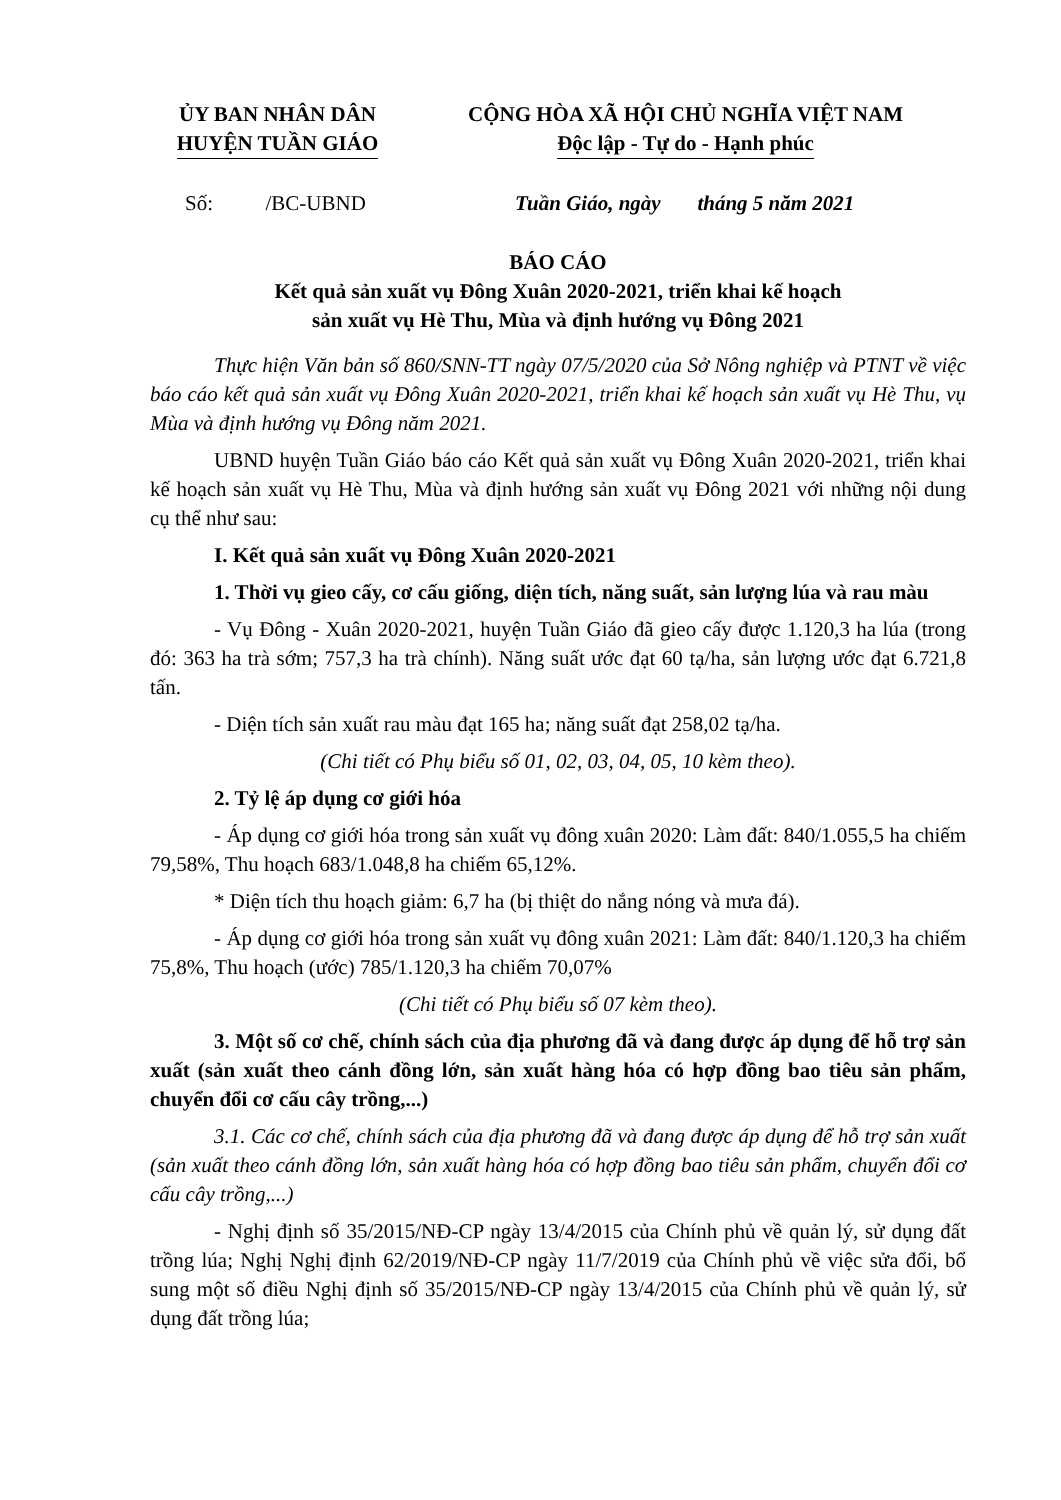ỦY BAN NHÂN DÂN
HUYỆN TUẦN GIÁO
CỘNG HÒA XÃ HỘI CHỦ NGHĨA VIỆT NAM
Độc lập - Tự do - Hạnh phúc
Số: /BC-UBND Tuần Giáo, ngày tháng 5 năm 2021
BÁO CÁO
Kết quả sản xuất vụ Đông Xuân 2020-2021, triển khai kế hoạch
sản xuất vụ Hè Thu, Mùa và định hướng vụ Đông 2021
Thực hiện Văn bản số 860/SNN-TT ngày 07/5/2020 của Sở Nông nghiệp và PTNT về việc báo cáo kết quả sản xuất vụ Đông Xuân 2020-2021, triển khai kế hoạch sản xuất vụ Hè Thu, vụ Mùa và định hướng vụ Đông năm 2021.
UBND huyện Tuần Giáo báo cáo Kết quả sản xuất vụ Đông Xuân 2020-2021, triển khai kế hoạch sản xuất vụ Hè Thu, Mùa và định hướng sản xuất vụ Đông 2021 với những nội dung cụ thể như sau:
I. Kết quả sản xuất vụ Đông Xuân 2020-2021
1. Thời vụ gieo cấy, cơ cấu giống, diện tích, năng suất, sản lượng lúa và rau màu
- Vụ Đông - Xuân 2020-2021, huyện Tuần Giáo đã gieo cấy được 1.120,3 ha lúa (trong đó: 363 ha trà sớm; 757,3 ha trà chính). Năng suất ước đạt 60 tạ/ha, sản lượng ước đạt 6.721,8 tấn.
- Diện tích sản xuất rau màu đạt 165 ha; năng suất đạt 258,02 tạ/ha.
(Chi tiết có Phụ biểu số 01, 02, 03, 04, 05, 10 kèm theo).
2. Tỷ lệ áp dụng cơ giới hóa
- Áp dụng cơ giới hóa trong sản xuất vụ đông xuân 2020: Làm đất: 840/1.055,5 ha chiếm 79,58%, Thu hoạch 683/1.048,8 ha chiếm 65,12%.
* Diện tích thu hoạch giảm: 6,7 ha (bị thiệt do nắng nóng và mưa đá).
- Áp dụng cơ giới hóa trong sản xuất vụ đông xuân 2021: Làm đất: 840/1.120,3 ha chiếm 75,8%, Thu hoạch (ước) 785/1.120,3 ha chiếm 70,07%
(Chi tiết có Phụ biểu số 07 kèm theo).
3. Một số cơ chế, chính sách của địa phương đã và đang được áp dụng để hỗ trợ sản xuất (sản xuất theo cánh đồng lớn, sản xuất hàng hóa có hợp đồng bao tiêu sản phẩm, chuyển đổi cơ cấu cây trồng,...)
3.1. Các cơ chế, chính sách của địa phương đã và đang được áp dụng để hỗ trợ sản xuất (sản xuất theo cánh đồng lớn, sản xuất hàng hóa có hợp đồng bao tiêu sản phẩm, chuyển đổi cơ cấu cây trồng,...)
- Nghị định số 35/2015/NĐ-CP ngày 13/4/2015 của Chính phủ về quản lý, sử dụng đất trồng lúa; Nghị Nghị định 62/2019/NĐ-CP ngày 11/7/2019 của Chính phủ về việc sửa đổi, bổ sung một số điều Nghị định số 35/2015/NĐ-CP ngày 13/4/2015 của Chính phủ về quản lý, sử dụng đất trồng lúa;